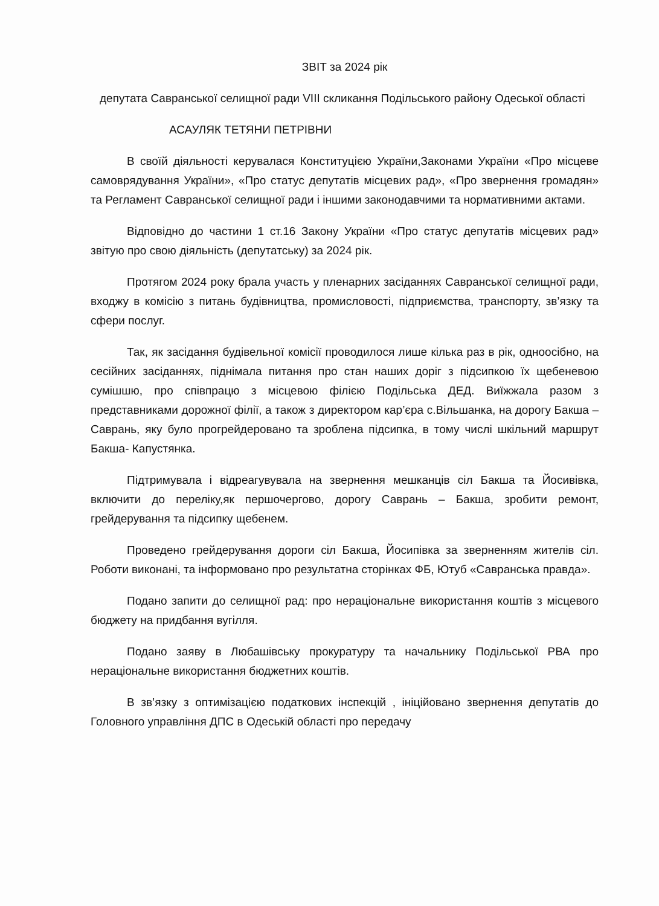ЗВІТ за 2024 рік
депутата Савранської селищної ради VIII скликання Подільського району Одеської області
АСАУЛЯК ТЕТЯНИ ПЕТРІВНИ
В своїй діяльності керувалася Конституцією України,Законами України «Про місцеве самоврядування України», «Про статус депутатів місцевих рад», «Про звернення громадян» та Регламент Савранської селищної ради і іншими законодавчими та нормативними актами.
Відповідно до частини 1 ст.16 Закону України «Про статус депутатів місцевих рад» звітую про свою діяльність (депутатську) за 2024 рік.
Протягом 2024 року брала участь у пленарних засіданнях Савранської селищної ради, входжу в комісію з питань будівництва, промисловості, підприємства, транспорту, зв’язку та сфери послуг.
Так, як засідання будівельної комісії проводилося лише кілька раз в рік, одноосібно, на сесійних засіданнях, піднімала питання про стан наших доріг з підсипкою їх щебеневою сумішшю, про співпрацю з місцевою філією Подільська ДЕД. Виїжжала разом з представниками дорожної філії, а також з директором кар’єра с.Вільшанка, на дорогу Бакша – Саврань, яку було прогрейдеровано та зроблена підсипка, в тому числі шкільний маршрут Бакша- Капустянка.
Підтримувала і відреагувувала на звернення мешканців сіл Бакша та Йосивівка, включити до переліку,як першочергово, дорогу Саврань – Бакша, зробити ремонт, грейдерування та підсипку щебенем.
Проведено грейдерування дороги сіл Бакша, Йосипівка за зверненням жителів сіл. Роботи виконані, та інформовано про результатна сторінках ФБ, Ютуб «Савранська правда».
Подано запити до селищної рад: про нераціональне використання коштів з місцевого бюджету на придбання вугілля.
Подано заяву в Любашівську прокуратуру та начальнику Подільської РВА про нераціональне використання бюджетних коштів.
В зв’язку з оптимізацією податкових інспекцій , ініційовано звернення депутатів до Головного управління ДПС в Одеській області про передачу